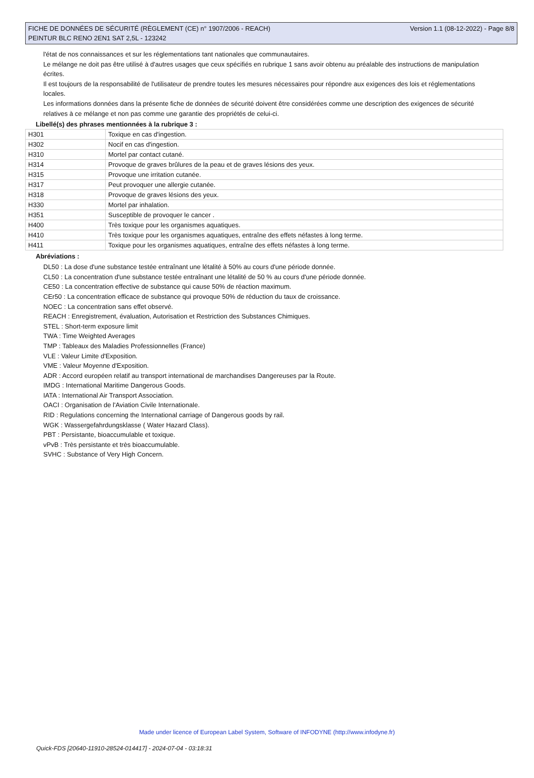FICHE DE DONNÉES DE SÉCURITÉ (RÈGLEMENT (CE) n° 1907/2006 - REACH) Version 1.1 (08-12-2022) - Page 8/8
PEINTUR BLC RENO 2EN1 SAT 2,5L - 123242
l'état de nos connaissances et sur les réglementations tant nationales que communautaires.
Le mélange ne doit pas être utilisé à d'autres usages que ceux spécifiés en rubrique 1 sans avoir obtenu au préalable des instructions de manipulation écrites.
Il est toujours de la responsabilité de l'utilisateur de prendre toutes les mesures nécessaires pour répondre aux exigences des lois et réglementations locales.
Les informations données dans la présente fiche de données de sécurité doivent être considérées comme une description des exigences de sécurité relatives à ce mélange et non pas comme une garantie des propriétés de celui-ci.
Libellé(s) des phrases mentionnées à la rubrique 3 :
| H301 | Toxique en cas d'ingestion. |
| H302 | Nocif en cas d'ingestion. |
| H310 | Mortel par contact cutané. |
| H314 | Provoque de graves brûlures de la peau et de graves lésions des yeux. |
| H315 | Provoque une irritation cutanée. |
| H317 | Peut provoquer une allergie cutanée. |
| H318 | Provoque de graves lésions des yeux. |
| H330 | Mortel par inhalation. |
| H351 | Susceptible de provoquer le cancer . |
| H400 | Très toxique pour les organismes aquatiques. |
| H410 | Très toxique pour les organismes aquatiques, entraîne des effets néfastes à long terme. |
| H411 | Toxique pour les organismes aquatiques, entraîne des effets néfastes à long terme. |
Abréviations :
DL50 : La dose d'une substance testée entraînant une létalité à 50% au cours d'une période donnée.
CL50 : La concentration d'une substance testée entraînant une létalité de 50 % au cours d'une période donnée.
CE50 : La concentration effective de substance qui cause 50% de réaction maximum.
CEr50 : La concentration efficace de substance qui provoque 50% de réduction du taux de croissance.
NOEC : La concentration sans effet observé.
REACH : Enregistrement, évaluation, Autorisation et Restriction des Substances Chimiques.
STEL : Short-term exposure limit
TWA : Time Weighted Averages
TMP : Tableaux des Maladies Professionnelles (France)
VLE : Valeur Limite d'Exposition.
VME : Valeur Moyenne d'Exposition.
ADR : Accord européen relatif au transport international de marchandises Dangereuses par la Route.
IMDG : International Maritime Dangerous Goods.
IATA : International Air Transport Association.
OACI : Organisation de l'Aviation Civile Internationale.
RID : Regulations concerning the International carriage of Dangerous goods by rail.
WGK : Wassergefahrdungsklasse ( Water Hazard Class).
PBT : Persistante, bioaccumulable et toxique.
vPvB : Très persistante et très bioaccumulable.
SVHC : Substance of Very High Concern.
Made under licence of European Label System, Software of INFODYNE (http://www.infodyne.fr)
Quick-FDS [20640-11910-28524-014417] - 2024-07-04 - 03:18:31